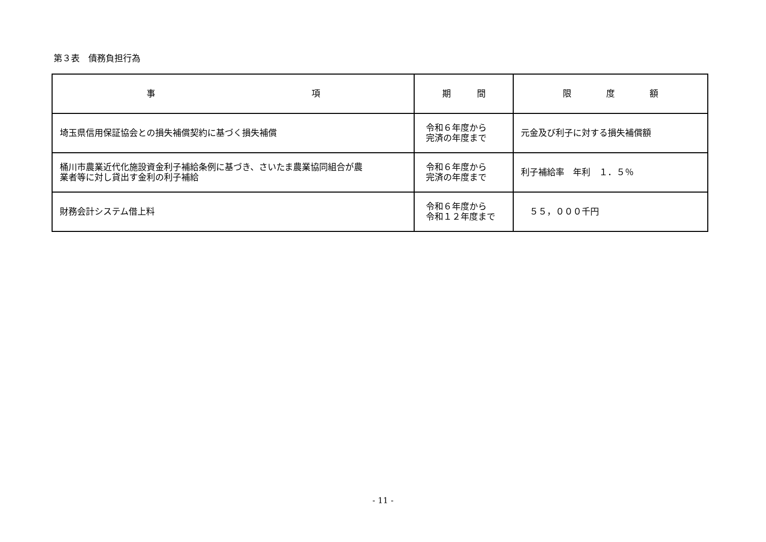第３表　債務負担行為
| 事 項 | 期 間 | 限 度 額 |
| --- | --- | --- |
| 埼玉県信用保証協会との損失補償契約に基づく損失補償 | 令和６年度から 完済の年度まで | 元金及び利子に対する損失補償額 |
| 桶川市農業近代化施設資金利子補給条例に基づき、さいたま農業協同組合が農 業者等に対し貸出す金利の利子補給 | 令和６年度から 完済の年度まで | 利子補給率 年利 １．５％ |
| 財務会計システム借上料 | 令和６年度から 令和１２年度まで | ５５，０００千円 |
- 11 -